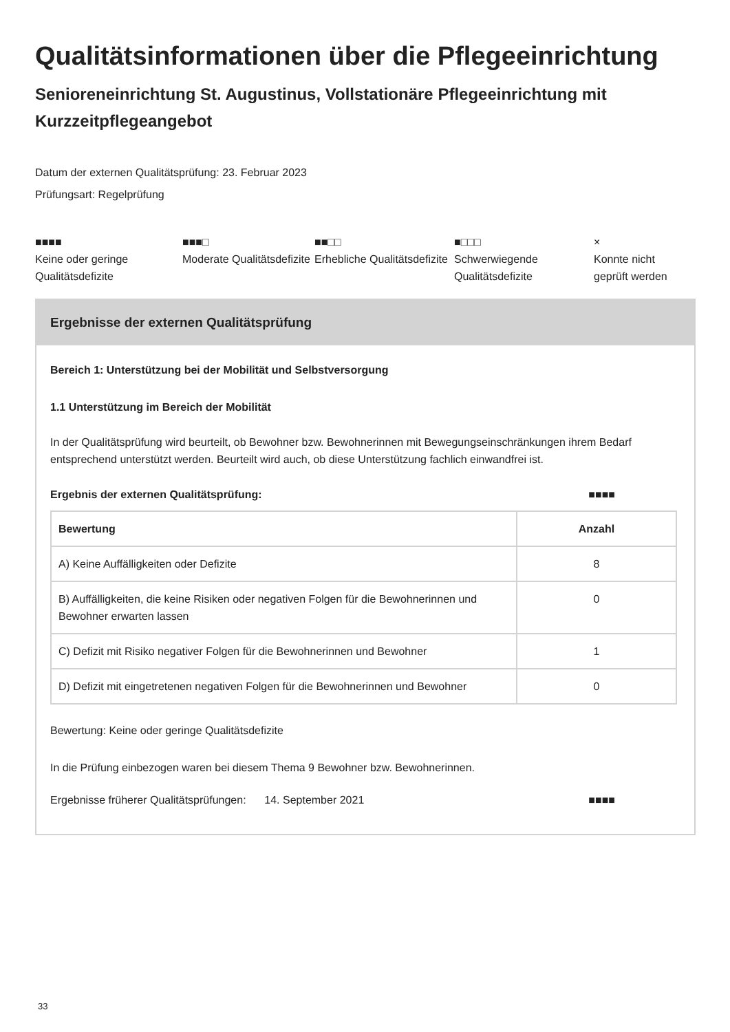Qualitätsinformationen über die Pflegeeinrichtung
Senioreneinrichtung St. Augustinus, Vollstationäre Pflegeeinrichtung mit Kurzzeitpflegeangebot
Datum der externen Qualitätsprüfung: 23. Februar 2023
Prüfungsart: Regelprüfung
■■■■
Keine oder geringe Qualitätsdefizite
■■■□
Moderate Qualitätsdefizite
■■□□
Erhebliche Qualitätsdefizite
■□□□
Schwerwiegende Qualitätsdefizite
×
Konnte nicht geprüft werden
Ergebnisse der externen Qualitätsprüfung
Bereich 1: Unterstützung bei der Mobilität und Selbstversorgung
1.1 Unterstützung im Bereich der Mobilität
In der Qualitätsprüfung wird beurteilt, ob Bewohner bzw. Bewohnerinnen mit Bewegungseinschränkungen ihrem Bedarf entsprechend unterstützt werden. Beurteilt wird auch, ob diese Unterstützung fachlich einwandfrei ist.
Ergebnis der externen Qualitätsprüfung: ■■■■
| Bewertung | Anzahl |
| --- | --- |
| A) Keine Auffälligkeiten oder Defizite | 8 |
| B) Auffälligkeiten, die keine Risiken oder negativen Folgen für die Bewohnerinnen und Bewohner erwarten lassen | 0 |
| C) Defizit mit Risiko negativer Folgen für die Bewohnerinnen und Bewohner | 1 |
| D) Defizit mit eingetretenen negativen Folgen für die Bewohnerinnen und Bewohner | 0 |
Bewertung: Keine oder geringe Qualitätsdefizite
In die Prüfung einbezogen waren bei diesem Thema 9 Bewohner bzw. Bewohnerinnen.
Ergebnisse früherer Qualitätsprüfungen: 14. September 2021 ■■■■
33